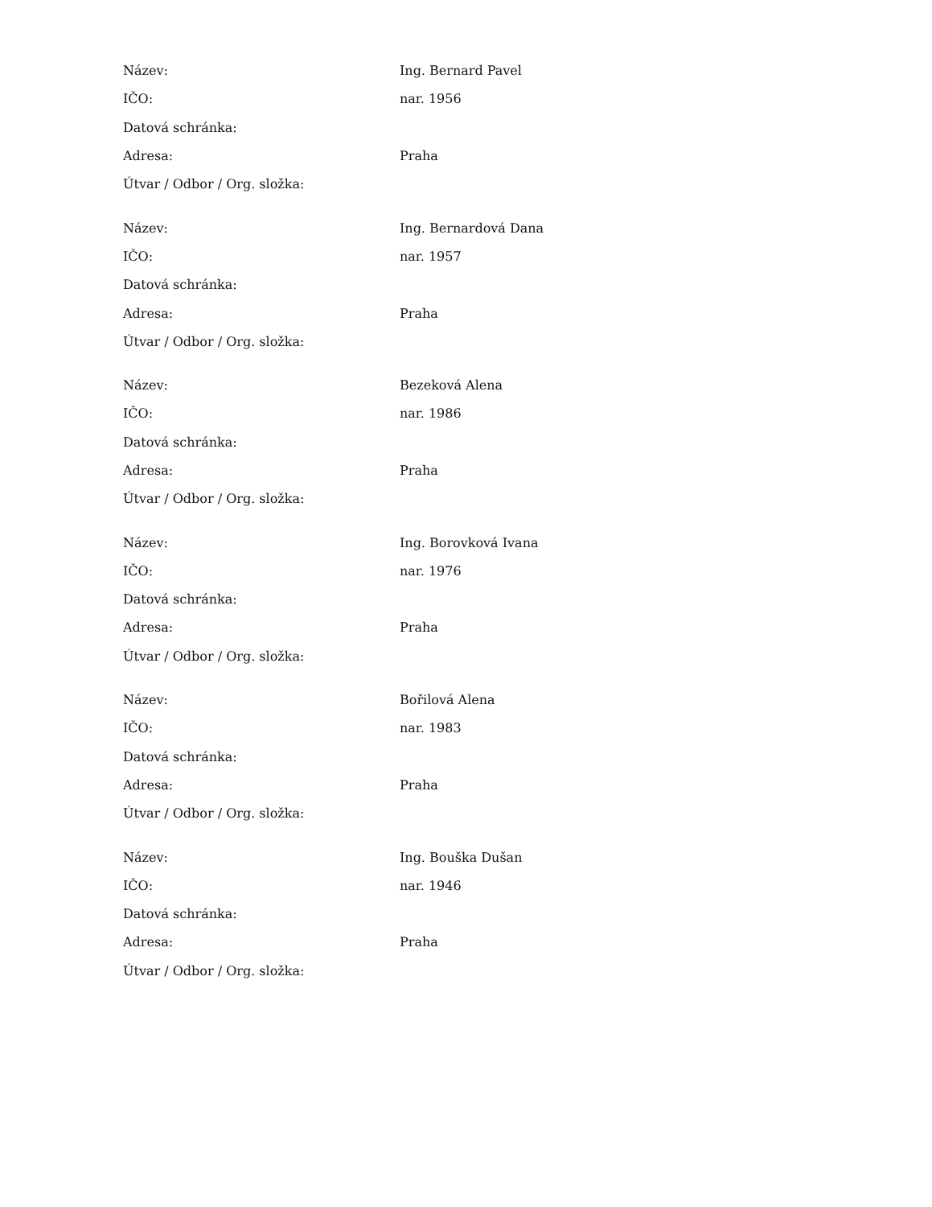| Název: | Ing. Bernard Pavel |
| IČO: | nar. 1956 |
| Datová schránka: | |
| Adresa: | Praha |
| Útvar / Odbor / Org. složka: | |
| Název: | Ing. Bernardová Dana |
| IČO: | nar. 1957 |
| Datová schránka: | |
| Adresa: | Praha |
| Útvar / Odbor / Org. složka: | |
| Název: | Bezeková Alena |
| IČO: | nar. 1986 |
| Datová schránka: | |
| Adresa: | Praha |
| Útvar / Odbor / Org. složka: | |
| Název: | Ing. Borovková Ivana |
| IČO: | nar. 1976 |
| Datová schránka: | |
| Adresa: | Praha |
| Útvar / Odbor / Org. složka: | |
| Název: | Bořilová Alena |
| IČO: | nar. 1983 |
| Datová schránka: | |
| Adresa: | Praha |
| Útvar / Odbor / Org. složka: | |
| Název: | Ing. Bouška Dušan |
| IČO: | nar. 1946 |
| Datová schránka: | |
| Adresa: | Praha |
| Útvar / Odbor / Org. složka: | |